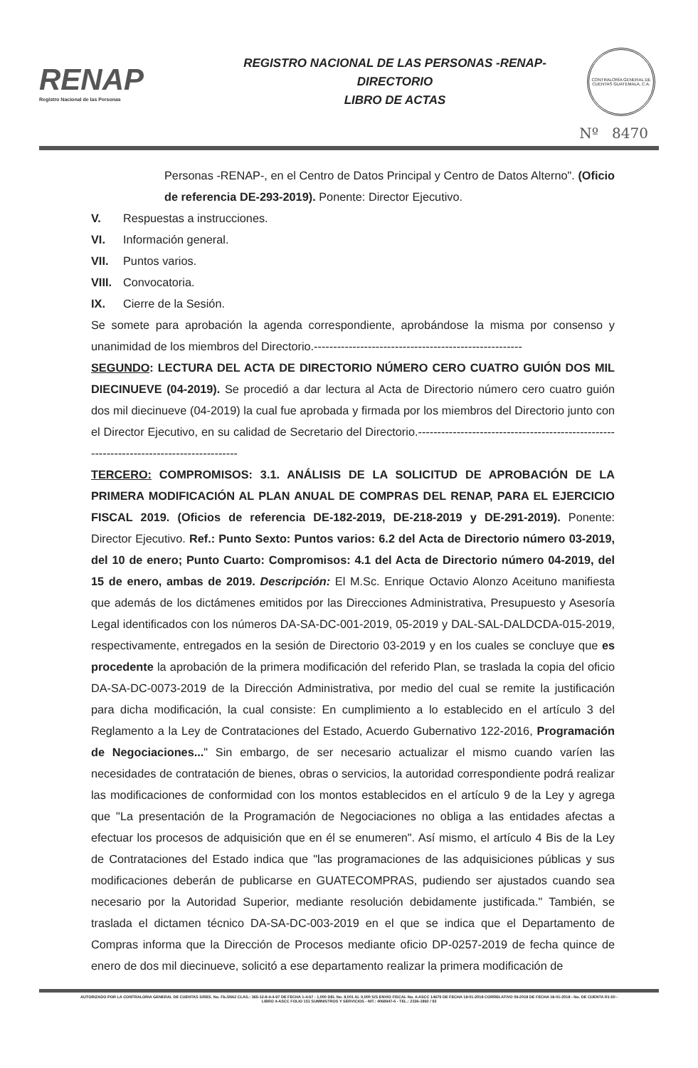RENAP
Registro Nacional de las Personas
REGISTRO NACIONAL DE LAS PERSONAS -RENAP-
DIRECTORIO
LIBRO DE ACTAS
CONTRALORÍA GENERAL DE CUENTAS GUATEMALA, C.A.
Nº 8470
Personas -RENAP-, en el Centro de Datos Principal y Centro de Datos Alterno". (Oficio de referencia DE-293-2019). Ponente: Director Ejecutivo.
V. Respuestas a instrucciones.
VI. Información general.
VII. Puntos varios.
VIII. Convocatoria.
IX. Cierre de la Sesión.
Se somete para aprobación la agenda correspondiente, aprobándose la misma por consenso y unanimidad de los miembros del Directorio.------------------------------------------------------
SEGUNDO: LECTURA DEL ACTA DE DIRECTORIO NÚMERO CERO CUATRO GUIÓN DOS MIL DIECINUEVE (04-2019). Se procedió a dar lectura al Acta de Directorio número cero cuatro guión dos mil diecinueve (04-2019) la cual fue aprobada y firmada por los miembros del Directorio junto con el Director Ejecutivo, en su calidad de Secretario del Directorio.-----------------------------------------------------------------------------------------
TERCERO: COMPROMISOS: 3.1. ANÁLISIS DE LA SOLICITUD DE APROBACIÓN DE LA PRIMERA MODIFICACIÓN AL PLAN ANUAL DE COMPRAS DEL RENAP, PARA EL EJERCICIO FISCAL 2019. (Oficios de referencia DE-182-2019, DE-218-2019 y DE-291-2019). Ponente: Director Ejecutivo. Ref.: Punto Sexto: Puntos varios: 6.2 del Acta de Directorio número 03-2019, del 10 de enero; Punto Cuarto: Compromisos: 4.1 del Acta de Directorio número 04-2019, del 15 de enero, ambas de 2019. Descripción: El M.Sc. Enrique Octavio Alonzo Aceituno manifiesta que además de los dictámenes emitidos por las Direcciones Administrativa, Presupuesto y Asesoría Legal identificados con los números DA-SA-DC-001-2019, 05-2019 y DAL-SAL-DALDCDA-015-2019, respectivamente, entregados en la sesión de Directorio 03-2019 y en los cuales se concluye que es procedente la aprobación de la primera modificación del referido Plan, se traslada la copia del oficio DA-SA-DC-0073-2019 de la Dirección Administrativa, por medio del cual se remite la justificación para dicha modificación, la cual consiste: En cumplimiento a lo establecido en el artículo 3 del Reglamento a la Ley de Contrataciones del Estado, Acuerdo Gubernativo 122-2016, Programación de Negociaciones..." Sin embargo, de ser necesario actualizar el mismo cuando varíen las necesidades de contratación de bienes, obras o servicios, la autoridad correspondiente podrá realizar las modificaciones de conformidad con los montos establecidos en el artículo 9 de la Ley y agrega que "La presentación de la Programación de Negociaciones no obliga a las entidades afectas a efectuar los procesos de adquisición que en él se enumeren". Así mismo, el artículo 4 Bis de la Ley de Contrataciones del Estado indica que "las programaciones de las adquisiciones públicas y sus modificaciones deberán de publicarse en GUATECOMPRAS, pudiendo ser ajustados cuando sea necesario por la Autoridad Superior, mediante resolución debidamente justificada." También, se traslada el dictamen técnico DA-SA-DC-003-2019 en el que se indica que el Departamento de Compras informa que la Dirección de Procesos mediante oficio DP-0257-2019 de fecha quince de enero de dos mil diecinueve, solicitó a ese departamento realizar la primera modificación de
AUTORIZADO POR LA CONTRALORIA GENERAL DE CUENTAS S/RES. No. Fb./2662 CLAS.: 365-12-8-4-4-97 DE FECHA 1-4-97 - 1,000 DEL No. 8,001 AL 9,000 S/S ENVIO FISCAL No. 4-ASCC 14679 DE FECHA 18-01-2018 CORRELATIVO 09-2018 DE FECHA 18-01-2018 - No. DE CUENTA R1-50 -
LIBRO 4-ASCC FOLIO 151 SUMINISTROS Y SERVICIOS - NIT.: 4068947-6 - TEL.: 2336-1892 / 93